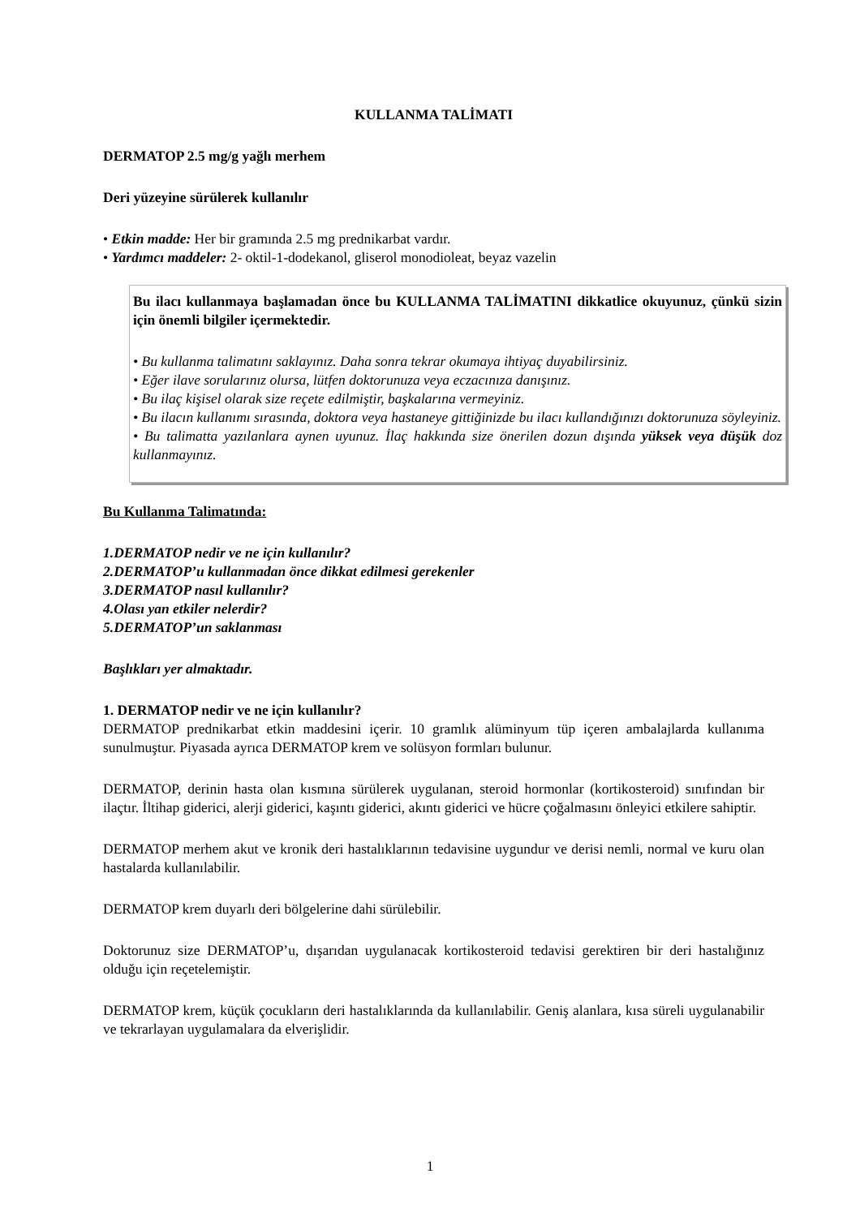KULLANMA TALİMATI
DERMATOP 2.5 mg/g yağlı merhem
Deri yüzeyine sürülerek kullanılır
• Etkin madde: Her bir gramında 2.5 mg prednikarbat vardır.
• Yardımcı maddeler: 2- oktil-1-dodekanol, gliserol monodioleat, beyaz vazelin
Bu ilacı kullanmaya başlamadan önce bu KULLANMA TALİMATINI dikkatlice okuyunuz, çünkü sizin için önemli bilgiler içermektedir.
• Bu kullanma talimatını saklayınız. Daha sonra tekrar okumaya ihtiyaç duyabilirsiniz.
• Eğer ilave sorularınız olursa, lütfen doktorunuza veya eczacınıza danışınız.
• Bu ilaç kişisel olarak size reçete edilmiştir, başkalarına vermeyiniz.
• Bu ilacın kullanımı sırasında, doktora veya hastaneye gittiğinizde bu ilacı kullandığınızı doktorunuza söyleyiniz.
• Bu talimatta yazılanlara aynen uyunuz. İlaç hakkında size önerilen dozun dışında yüksek veya düşük doz kullanmayınız.
Bu Kullanma Talimatında:
1.DERMATOP nedir ve ne için kullanılır?
2.DERMATOP’u kullanmadan önce dikkat edilmesi gerekenler
3.DERMATOP nasıl kullanılır?
4.Olası yan etkiler nelerdir?
5.DERMATOP’un saklanması
Başlıkları yer almaktadır.
1. DERMATOP nedir ve ne için kullanılır?
DERMATOP prednikarbat etkin maddesini içerir. 10 gramlık alüminyum tüp içeren ambalajlarda kullanıma sunulmuştur. Piyasada ayrıca DERMATOP krem ve solüsyon formları bulunur.
DERMATOP, derinin hasta olan kısmına sürülerek uygulanan, steroid hormonlar (kortikosteroid) sınıfından bir ilaçtır. İltihap giderici, alerji giderici, kaşıntı giderici, akıntı giderici ve hücre çoğalmasını önleyici etkilere sahiptir.
DERMATOP merhem akut ve kronik deri hastalıklarının tedavisine uygundur ve derisi nemli, normal ve kuru olan hastalarda kullanılabilir.
DERMATOP krem duyarlı deri bölgelerine dahi sürülebilir.
Doktorunuz size DERMATOP’u, dışarıdan uygulanacak kortikosteroid tedavisi gerektiren bir deri hastalığınız olduğu için reçetelemiştir.
DERMATOP krem, küçük çocukların deri hastalıklarında da kullanılabilir. Geniş alanlara, kısa süreli uygulanabilir ve tekrarlayan uygulamalara da elverişlidir.
1